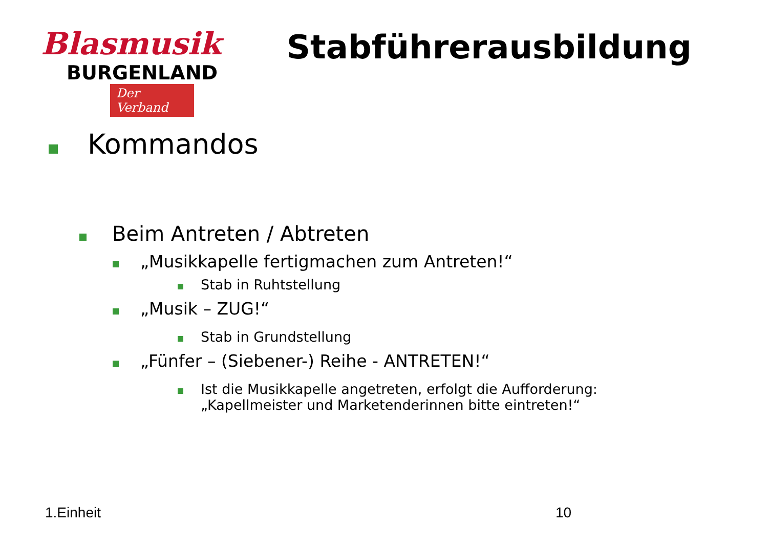Blasmusik
BURGENLAND
Der Verband
Stabführerausbildung
Kommandos
Beim Antreten / Abtreten
„Musikkapelle fertigmachen zum Antreten!“
Stab in Ruhtstellung
„Musik – ZUG!“
Stab in Grundstellung
„Fünfer – (Siebener-) Reihe - ANTRETEN!“
Ist die Musikkapelle angetreten, erfolgt die Aufforderung:
„Kapellmeister und Marketenderinnen bitte eintreten!“
1.Einheit 10